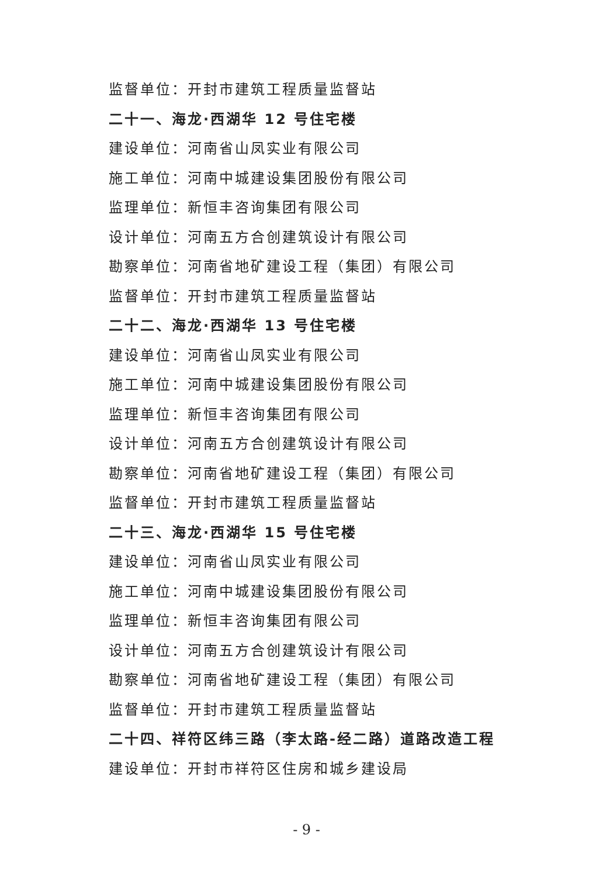监督单位：开封市建筑工程质量监督站
二十一、海龙·西湖华 12 号住宅楼
建设单位：河南省山凤实业有限公司
施工单位：河南中城建设集团股份有限公司
监理单位：新恒丰咨询集团有限公司
设计单位：河南五方合创建筑设计有限公司
勘察单位：河南省地矿建设工程（集团）有限公司
监督单位：开封市建筑工程质量监督站
二十二、海龙·西湖华 13 号住宅楼
建设单位：河南省山凤实业有限公司
施工单位：河南中城建设集团股份有限公司
监理单位：新恒丰咨询集团有限公司
设计单位：河南五方合创建筑设计有限公司
勘察单位：河南省地矿建设工程（集团）有限公司
监督单位：开封市建筑工程质量监督站
二十三、海龙·西湖华 15 号住宅楼
建设单位：河南省山凤实业有限公司
施工单位：河南中城建设集团股份有限公司
监理单位：新恒丰咨询集团有限公司
设计单位：河南五方合创建筑设计有限公司
勘察单位：河南省地矿建设工程（集团）有限公司
监督单位：开封市建筑工程质量监督站
二十四、祥符区纬三路（李太路-经二路）道路改造工程
建设单位：开封市祥符区住房和城乡建设局
- 9 -